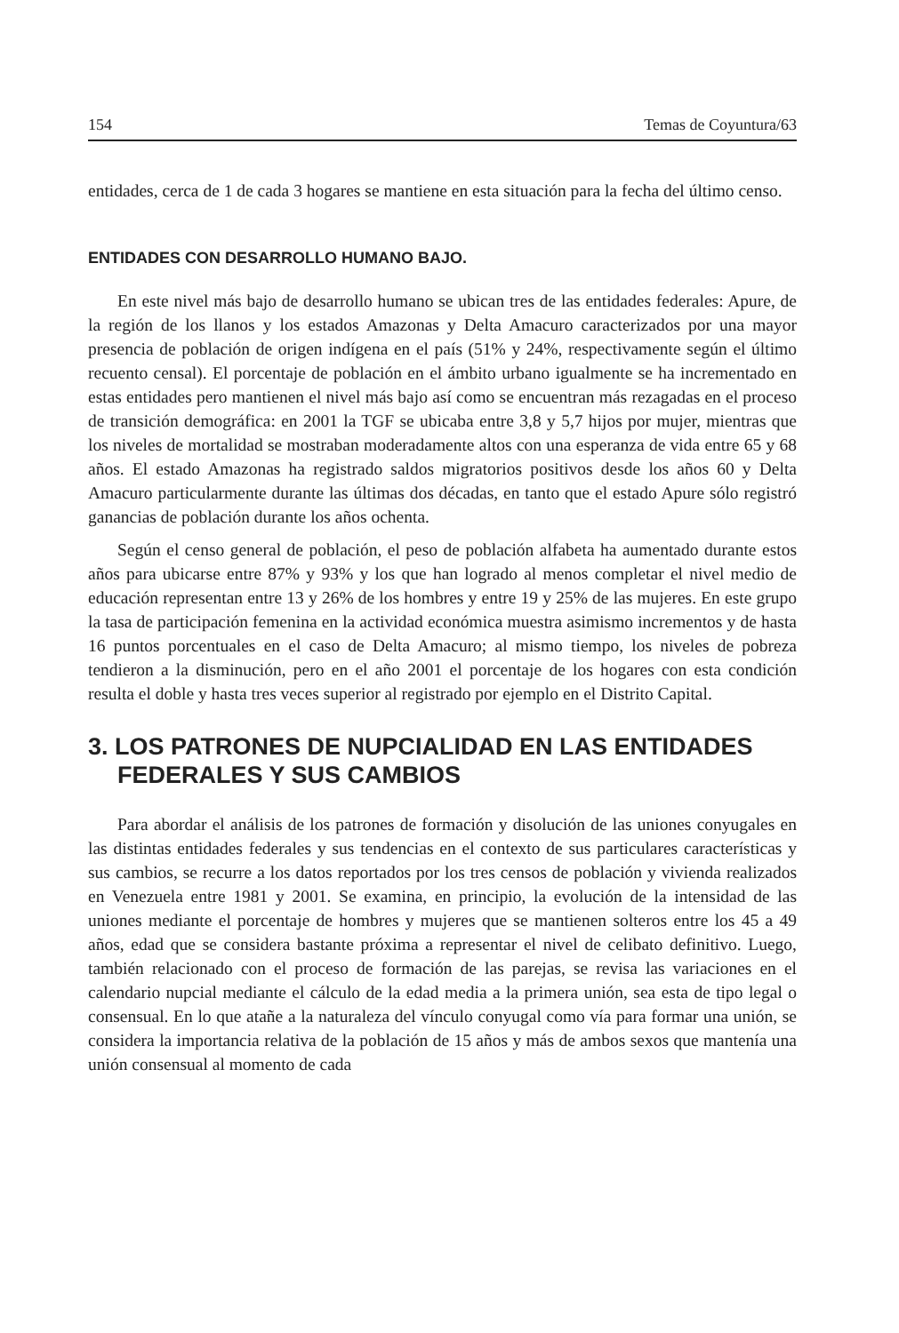154 Temas de Coyuntura/63
entidades, cerca de 1 de cada 3 hogares se mantiene en esta situación para la fecha del último censo.
ENTIDADES CON DESARROLLO HUMANO BAJO.
En este nivel más bajo de desarrollo humano se ubican tres de las entidades federales: Apure, de la región de los llanos y los estados Amazonas y Delta Amacuro caracterizados por una mayor presencia de población de origen indígena en el país (51% y 24%, respectivamente según el último recuento censal). El porcentaje de población en el ámbito urbano igualmente se ha incrementado en estas entidades pero mantienen el nivel más bajo así como se encuentran más rezagadas en el proceso de transición demográfica: en 2001 la TGF se ubicaba entre 3,8 y 5,7 hijos por mujer, mientras que los niveles de mortalidad se mostraban moderadamente altos con una esperanza de vida entre 65 y 68 años. El estado Amazonas ha registrado saldos migratorios positivos desde los años 60 y Delta Amacuro particularmente durante las últimas dos décadas, en tanto que el estado Apure sólo registró ganancias de población durante los años ochenta.
Según el censo general de población, el peso de población alfabeta ha aumentado durante estos años para ubicarse entre 87% y 93% y los que han logrado al menos completar el nivel medio de educación representan entre 13 y 26% de los hombres y entre 19 y 25% de las mujeres. En este grupo la tasa de participación femenina en la actividad económica muestra asimismo incrementos y de hasta 16 puntos porcentuales en el caso de Delta Amacuro; al mismo tiempo, los niveles de pobreza tendieron a la disminución, pero en el año 2001 el porcentaje de los hogares con esta condición resulta el doble y hasta tres veces superior al registrado por ejemplo en el Distrito Capital.
3. LOS PATRONES DE NUPCIALIDAD EN LAS ENTIDADES FEDERALES Y SUS CAMBIOS
Para abordar el análisis de los patrones de formación y disolución de las uniones conyugales en las distintas entidades federales y sus tendencias en el contexto de sus particulares características y sus cambios, se recurre a los datos reportados por los tres censos de población y vivienda realizados en Venezuela entre 1981 y 2001. Se examina, en principio, la evolución de la intensidad de las uniones mediante el porcentaje de hombres y mujeres que se mantienen solteros entre los 45 a 49 años, edad que se considera bastante próxima a representar el nivel de celibato definitivo. Luego, también relacionado con el proceso de formación de las parejas, se revisa las variaciones en el calendario nupcial mediante el cálculo de la edad media a la primera unión, sea esta de tipo legal o consensual. En lo que atañe a la naturaleza del vínculo conyugal como vía para formar una unión, se considera la importancia relativa de la población de 15 años y más de ambos sexos que mantenía una unión consensual al momento de cada